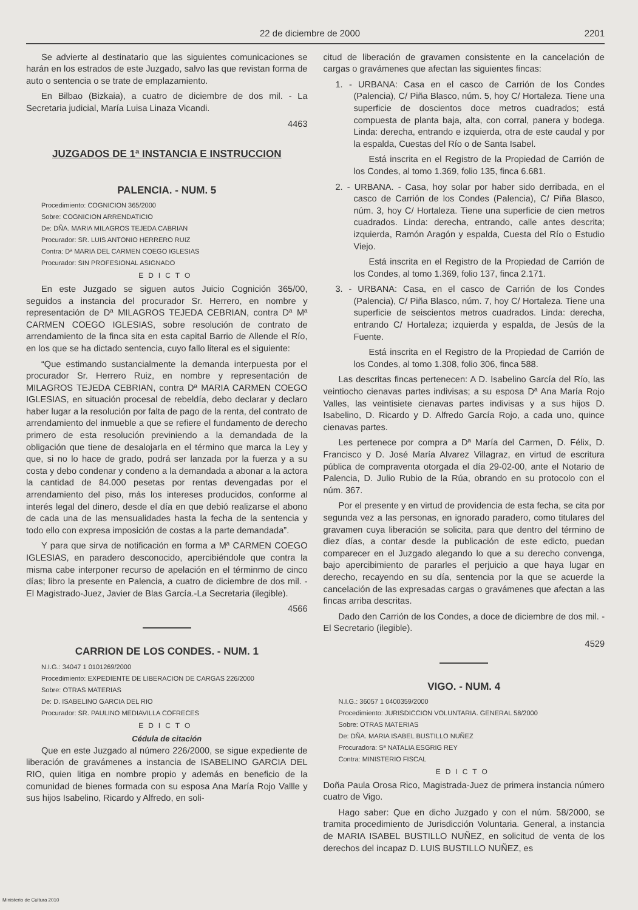22 de diciembre de 2000 2201
Se advierte al destinatario que las siguientes comunicaciones se harán en los estrados de este Juzgado, salvo las que revistan forma de auto o sentencia o se trate de emplazamiento.
En Bilbao (Bizkaia), a cuatro de diciembre de dos mil. - La Secretaria judicial, María Luisa Linaza Vicandi.
4463
JUZGADOS DE 1ª INSTANCIA E INSTRUCCION
PALENCIA. - NUM. 5
Procedimiento: COGNICION 365/2000
Sobre: COGNICION ARRENDATICIO
De: DÑA. MARIA MILAGROS TEJEDA CABRIAN
Procurador: SR. LUIS ANTONIO HERRERO RUIZ
Contra: Dª MARIA DEL CARMEN COEGO IGLESIAS
Procurador: SIN PROFESIONAL ASIGNADO
EDICTO
En este Juzgado se siguen autos Juicio Cognición 365/00, seguidos a instancia del procurador Sr. Herrero, en nombre y representación de Dª MILAGROS TEJEDA CEBRIAN, contra Dª Mª CARMEN COEGO IGLESIAS, sobre resolución de contrato de arrendamiento de la finca sita en esta capital Barrio de Allende el Río, en los que se ha dictado sentencia, cuyo fallo literal es el siguiente:
“Que estimando sustancialmente la demanda interpuesta por el procurador Sr. Herrero Ruiz, en nombre y representación de MILAGROS TEJEDA CEBRIAN, contra Dª MARIA CARMEN COEGO IGLESIAS, en situación procesal de rebeldía, debo declarar y declaro haber lugar a la resolución por falta de pago de la renta, del contrato de arrendamiento del inmueble a que se refiere el fundamento de derecho primero de esta resolución previniendo a la demandada de la obligación que tiene de desalojarla en el término que marca la Ley y que, si no lo hace de grado, podrá ser lanzada por la fuerza y a su costa y debo condenar y condeno a la demandada a abonar a la actora la cantidad de 84.000 pesetas por rentas devengadas por el arrendamiento del piso, más los intereses producidos, conforme al interés legal del dinero, desde el día en que debió realizarse el abono de cada una de las mensualidades hasta la fecha de la sentencia y todo ello con expresa imposición de costas a la parte demandada”.
Y para que sirva de notificación en forma a Mª CARMEN COEGO IGLESIAS, en paradero desconocido, apercibiéndole que contra la misma cabe interponer recurso de apelación en el términmo de cinco días; libro la presente en Palencia, a cuatro de diciembre de dos mil. - El Magistrado-Juez, Javier de Blas García.-La Secretaria (ilegible).
4566
CARRION DE LOS CONDES. - NUM. 1
N.I.G.: 34047 1 0101269/2000
Procedimiento: EXPEDIENTE DE LIBERACION DE CARGAS 226/2000
Sobre: OTRAS MATERIAS
De: D. ISABELINO GARCIA DEL RIO
Procurador: SR. PAULINO MEDIAVILLA COFRECES
EDICTO
Cédula de citación
Que en este Juzgado al número 226/2000, se sigue expediente de liberación de gravámenes a instancia de ISABELINO GARCIA DEL RIO, quien litiga en nombre propio y además en beneficio de la comunidad de bienes formada con su esposa Ana María Rojo Vallle y sus hijos Isabelino, Ricardo y Alfredo, en soli-
citud de liberación de gravamen consistente en la cancelación de cargas o gravámenes que afectan las siguientes fincas:
1. - URBANA: Casa en el casco de Carrión de los Condes (Palencia), C/ Piña Blasco, núm. 5, hoy C/ Hortaleza. Tiene una superficie de doscientos doce metros cuadrados; está compuesta de planta baja, alta, con corral, panera y bodega. Linda: derecha, entrando e izquierda, otra de este caudal y por la espalda, Cuestas del Río o de Santa Isabel.
Está inscrita en el Registro de la Propiedad de Carrión de los Condes, al tomo 1.369, folio 135, finca 6.681.
2. - URBANA. - Casa, hoy solar por haber sido derribada, en el casco de Carrión de los Condes (Palencia), C/ Piña Blasco, núm. 3, hoy C/ Hortaleza. Tiene una superficie de cien metros cuadrados. Linda: derecha, entrando, calle antes descrita; izquierda, Ramón Aragón y espalda, Cuesta del Río o Estudio Viejo.
Está inscrita en el Registro de la Propiedad de Carrión de los Condes, al tomo 1.369, folio 137, finca 2.171.
3. - URBANA: Casa, en el casco de Carrión de los Condes (Palencia), C/ Piña Blasco, núm. 7, hoy C/ Hortaleza. Tiene una superficie de seiscientos metros cuadrados. Linda: derecha, entrando C/ Hortaleza; izquierda y espalda, de Jesús de la Fuente.
Está inscrita en el Registro de la Propiedad de Carrión de los Condes, al tomo 1.308, folio 306, finca 588.
Las descritas fincas pertenecen: A D. Isabelino García del Río, las veintiocho cienavas partes indivisas; a su esposa Dª Ana María Rojo Valles, las veintisiete cienavas partes indivisas y a sus hijos D. Isabelino, D. Ricardo y D. Alfredo García Rojo, a cada uno, quince cienavas partes.
Les pertenece por compra a Dª María del Carmen, D. Félix, D. Francisco y D. José María Alvarez Villagraz, en virtud de escritura pública de compraventa otorgada el día 29-02-00, ante el Notario de Palencia, D. Julio Rubio de la Rúa, obrando en su protocolo con el núm. 367.
Por el presente y en virtud de providencia de esta fecha, se cita por segunda vez a las personas, en ignorado paradero, como titulares del gravamen cuya liberación se solicita, para que dentro del término de diez días, a contar desde la publicación de este edicto, puedan comparecer en el Juzgado alegando lo que a su derecho convenga, bajo apercibimiento de pararles el perjuicio a que haya lugar en derecho, recayendo en su día, sentencia por la que se acuerde la cancelación de las expresadas cargas o gravámenes que afectan a las fincas arriba descritas.
Dado den Carrión de los Condes, a doce de diciembre de dos mil. - El Secretario (ilegible).
4529
VIGO. - NUM. 4
N.I.G.: 36057 1 0400359/2000
Procedimiento: JURISDICCION VOLUNTARIA. GENERAL 58/2000
Sobre: OTRAS MATERIAS
De: DÑA. MARIA ISABEL BUSTILLO NUÑEZ
Procuradora: Sª NATALIA ESGRIG REY
Contra: MINISTERIO FISCAL
EDICTO
Doña Paula Orosa Rico, Magistrada-Juez de primera instancia número cuatro de Vigo.
Hago saber: Que en dicho Juzgado y con el núm. 58/2000, se tramita procedimiento de Jurisdicción Voluntaria. General, a instancia de MARIA ISABEL BUSTILLO NUÑEZ, en solicitud de venta de los derechos del incapaz D. LUIS BUSTILLO NUÑEZ, es
Ministerio de Cultura 2010